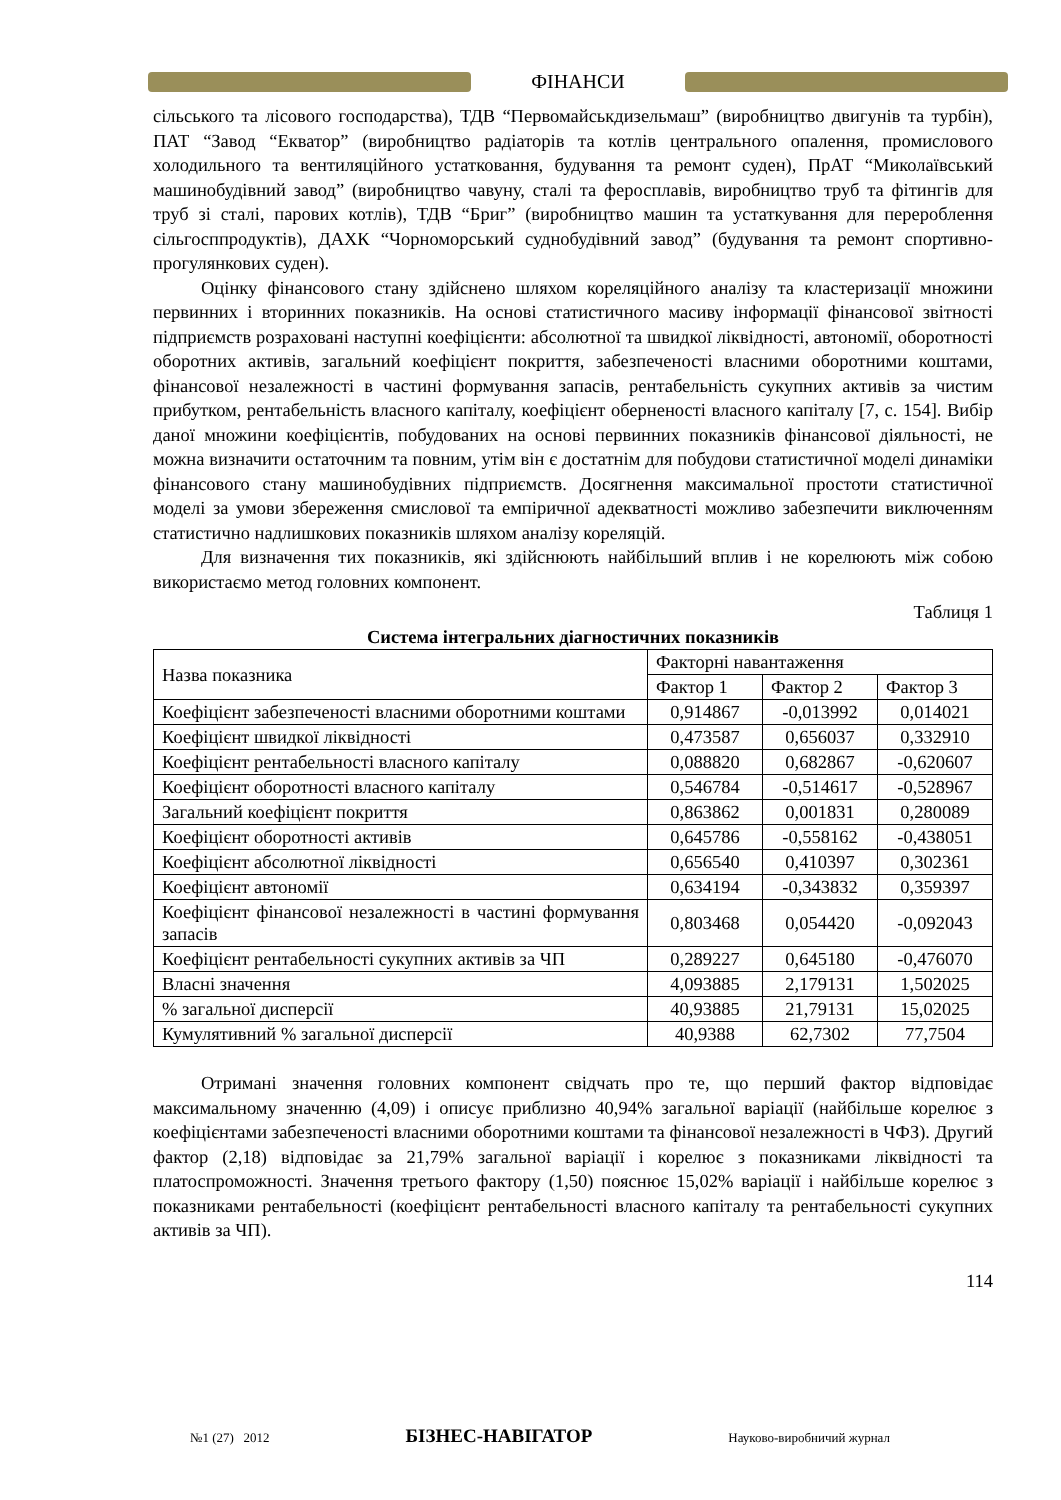ФІНАНСИ
сільського та лісового господарства), ТДВ “Первомайськдизельмаш” (виробництво двигунів та турбін), ПАТ “Завод “Екватор” (виробництво радіаторів та котлів центрального опалення, промислового холодильного та вентиляційного устатковання, будування та ремонт суден), ПрАТ “Миколаївський машинобудівний завод” (виробництво чавуну, сталі та феросплавів, виробництво труб та фітингів для труб зі сталі, парових котлів), ТДВ “Бриг” (виробництво машин та устаткування для перероблення сільгосппродуктів), ДАХК “Чорноморський суднобудівний завод” (будування та ремонт спортивно-прогулянкових суден).
Оцінку фінансового стану здійснено шляхом кореляційного аналізу та кластеризації множини первинних і вторинних показників. На основі статистичного масиву інформації фінансової звітності підприємств розраховані наступні коефіцієнти: абсолютної та швидкої ліквідності, автономії, оборотності оборотних активів, загальний коефіцієнт покриття, забезпеченості власними оборотними коштами, фінансової незалежності в частині формування запасів, рентабельність сукупних активів за чистим прибутком, рентабельність власного капіталу, коефіцієнт оберненості власного капіталу [7, с. 154]. Вибір даної множини коефіцієнтів, побудованих на основі первинних показників фінансової діяльності, не можна визначити остаточним та повним, утім він є достатнім для побудови статистичної моделі динаміки фінансового стану машинобудівних підприємств. Досягнення максимальної простоти статистичної моделі за умови збереження смислової та емпіричної адекватності можливо забезпечити виключенням статистично надлишкових показників шляхом аналізу кореляцій.
Для визначення тих показників, які здійснюють найбільший вплив і не корелюють між собою використаємо метод головних компонент.
Таблиця 1
Система інтегральних діагностичних показників
| Назва показника | Факторні навантаження | | |
| --- | --- | --- | --- |
| | Фактор 1 | Фактор 2 | Фактор 3 |
| Коефіцієнт забезпеченості власними оборотними коштами | 0,914867 | -0,013992 | 0,014021 |
| Коефіцієнт швидкої ліквідності | 0,473587 | 0,656037 | 0,332910 |
| Коефіцієнт рентабельності власного капіталу | 0,088820 | 0,682867 | -0,620607 |
| Коефіцієнт оборотності власного капіталу | 0,546784 | -0,514617 | -0,528967 |
| Загальний коефіцієнт покриття | 0,863862 | 0,001831 | 0,280089 |
| Коефіцієнт оборотності активів | 0,645786 | -0,558162 | -0,438051 |
| Коефіцієнт абсолютної ліквідності | 0,656540 | 0,410397 | 0,302361 |
| Коефіцієнт автономії | 0,634194 | -0,343832 | 0,359397 |
| Коефіцієнт фінансової незалежності в частині формування запасів | 0,803468 | 0,054420 | -0,092043 |
| Коефіцієнт рентабельності сукупних активів за ЧП | 0,289227 | 0,645180 | -0,476070 |
| Власні значення | 4,093885 | 2,179131 | 1,502025 |
| % загальної дисперсії | 40,93885 | 21,79131 | 15,02025 |
| Кумулятивний % загальної дисперсії | 40,9388 | 62,7302 | 77,7504 |
Отримані значення головних компонент свідчать про те, що перший фактор відповідає максимальному значенню (4,09) і описує приблизно 40,94% загальної варіації (найбільше корелює з коефіцієнтами забезпеченості власними оборотними коштами та фінансової незалежності в ЧФЗ). Другий фактор (2,18) відповідає за 21,79% загальної варіації і корелює з показниками ліквідності та платоспроможності. Значення третього фактору (1,50) пояснює 15,02% варіації і найбільше корелює з показниками рентабельності (коефіцієнт рентабельності власного капіталу та рентабельності сукупних активів за ЧП).
114
№1 (27) 2012 БІЗНЕС-НАВІГАТОР Науково-виробничий журнал